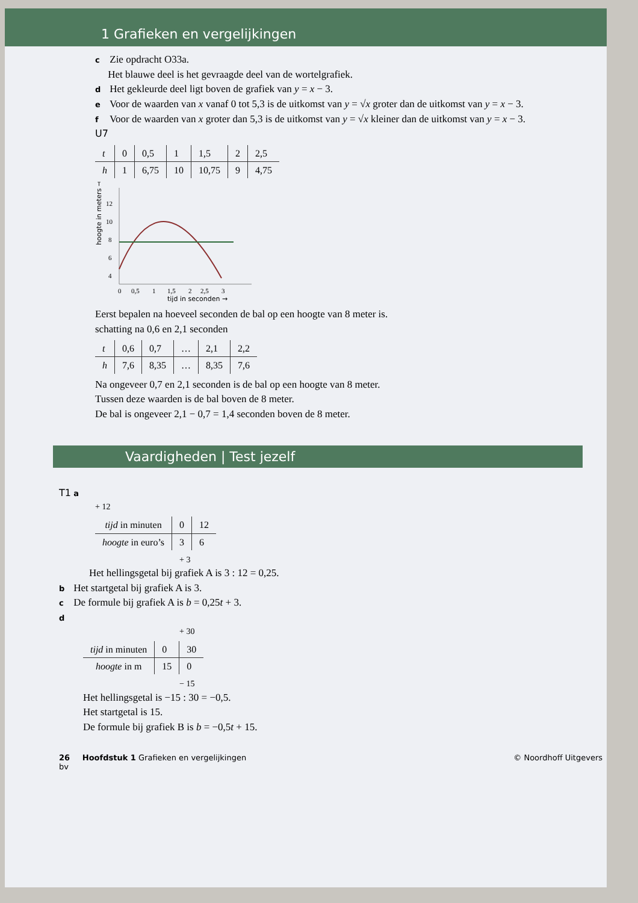1 Grafieken en vergelijkingen
c Zie opdracht O33a.
Het blauwe deel is het gevraagde deel van de wortelgrafiek.
d Het gekleurde deel ligt boven de grafiek van y = x − 3.
e Voor de waarden van x vanaf 0 tot 5,3 is de uitkomst van y = √x groter dan de uitkomst van y = x − 3.
f Voor de waarden van x groter dan 5,3 is de uitkomst van y = √x kleiner dan de uitkomst van y = x − 3.
U7
| t | 0 | 0,5 | 1 | 1,5 | 2 | 2,5 |
| h | 1 | 6,75 | 10 | 10,75 | 9 | 4,75 |
hoogte in meters →
12
10
8
6
4
0
0,5
1
1,5
2
2,5
3
tijd in seconden →
Eerst bepalen na hoeveel seconden de bal op een hoogte van 8 meter is.
schatting na 0,6 en 2,1 seconden
| t | 0,6 | 0,7 | … | 2,1 | 2,2 |
| h | 7,6 | 8,35 | … | 8,35 | 7,6 |
Na ongeveer 0,7 en 2,1 seconden is de bal op een hoogte van 8 meter.
Tussen deze waarden is de bal boven de 8 meter.
De bal is ongeveer 2,1 − 0,7 = 1,4 seconden boven de 8 meter.
Vaardigheden | Test jezelf
T1 a
+ 12
| tijd in minuten | 0 | 12 |
| hoogte in euro’s | 3 | 6 |
+ 3
Het hellingsgetal bij grafiek A is 3 : 12 = 0,25.
b Het startgetal bij grafiek A is 3.
c De formule bij grafiek A is b = 0,25t + 3.
d
+ 30
| tijd in minuten | 0 | 30 |
| hoogte in m | 15 | 0 |
− 15
Het hellingsgetal is −15 : 30 = −0,5.
Het startgetal is 15.
De formule bij grafiek B is b = −0,5t + 15.
26 Hoofdstuk 1 Grafieken en vergelijkingen © Noordhoff Uitgevers bv